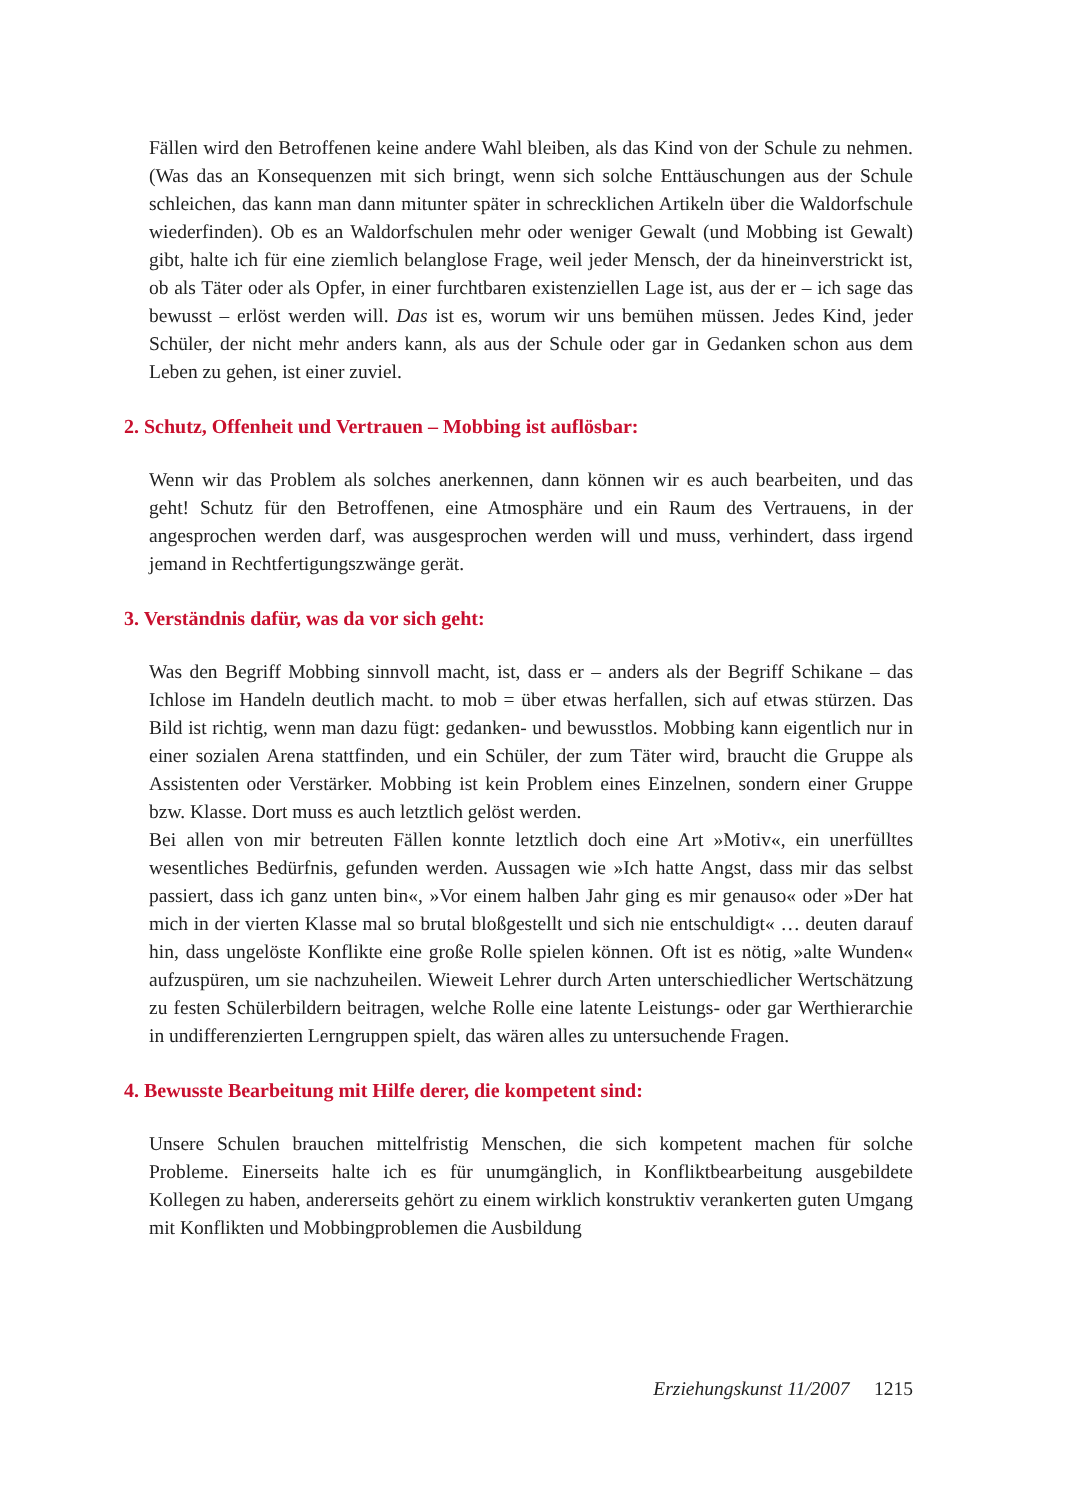Fällen wird den Betroffenen keine andere Wahl bleiben, als das Kind von der Schule zu nehmen. (Was das an Konsequenzen mit sich bringt, wenn sich solche Enttäuschungen aus der Schule schleichen, das kann man dann mitunter später in schrecklichen Artikeln über die Waldorfschule wiederfinden). Ob es an Waldorfschulen mehr oder weniger Gewalt (und Mobbing ist Gewalt) gibt, halte ich für eine ziemlich belanglose Frage, weil jeder Mensch, der da hineinverstrickt ist, ob als Täter oder als Opfer, in einer furchtbaren existenziellen Lage ist, aus der er – ich sage das bewusst – erlöst werden will. Das ist es, worum wir uns bemühen müssen. Jedes Kind, jeder Schüler, der nicht mehr anders kann, als aus der Schule oder gar in Gedanken schon aus dem Leben zu gehen, ist einer zuviel.
2. Schutz, Offenheit und Vertrauen – Mobbing ist auflösbar:
Wenn wir das Problem als solches anerkennen, dann können wir es auch bearbeiten, und das geht! Schutz für den Betroffenen, eine Atmosphäre und ein Raum des Vertrauens, in der angesprochen werden darf, was ausgesprochen werden will und muss, verhindert, dass irgend jemand in Rechtfertigungszwänge gerät.
3. Verständnis dafür, was da vor sich geht:
Was den Begriff Mobbing sinnvoll macht, ist, dass er – anders als der Begriff Schikane – das Ichlose im Handeln deutlich macht. to mob = über etwas herfallen, sich auf etwas stürzen. Das Bild ist richtig, wenn man dazu fügt: gedanken- und bewusstlos. Mobbing kann eigentlich nur in einer sozialen Arena stattfinden, und ein Schüler, der zum Täter wird, braucht die Gruppe als Assistenten oder Verstärker. Mobbing ist kein Problem eines Einzelnen, sondern einer Gruppe bzw. Klasse. Dort muss es auch letztlich gelöst werden.
Bei allen von mir betreuten Fällen konnte letztlich doch eine Art »Motiv«, ein unerfülltes wesentliches Bedürfnis, gefunden werden. Aussagen wie »Ich hatte Angst, dass mir das selbst passiert, dass ich ganz unten bin«, »Vor einem halben Jahr ging es mir genauso« oder »Der hat mich in der vierten Klasse mal so brutal bloßgestellt und sich nie entschuldigt« … deuten darauf hin, dass ungelöste Konflikte eine große Rolle spielen können. Oft ist es nötig, »alte Wunden« aufzuspüren, um sie nachzuheilen. Wieweit Lehrer durch Arten unterschiedlicher Wertschätzung zu festen Schülerbildern beitragen, welche Rolle eine latente Leistungs- oder gar Werthierarchie in undifferenzierten Lerngruppen spielt, das wären alles zu untersuchende Fragen.
4. Bewusste Bearbeitung mit Hilfe derer, die kompetent sind:
Unsere Schulen brauchen mittelfristig Menschen, die sich kompetent machen für solche Probleme. Einerseits halte ich es für unumgänglich, in Konfliktbearbeitung ausgebildete Kollegen zu haben, andererseits gehört zu einem wirklich konstruktiv verankerten guten Umgang mit Konflikten und Mobbingproblemen die Ausbildung
Erziehungskunst 11/2007 1215